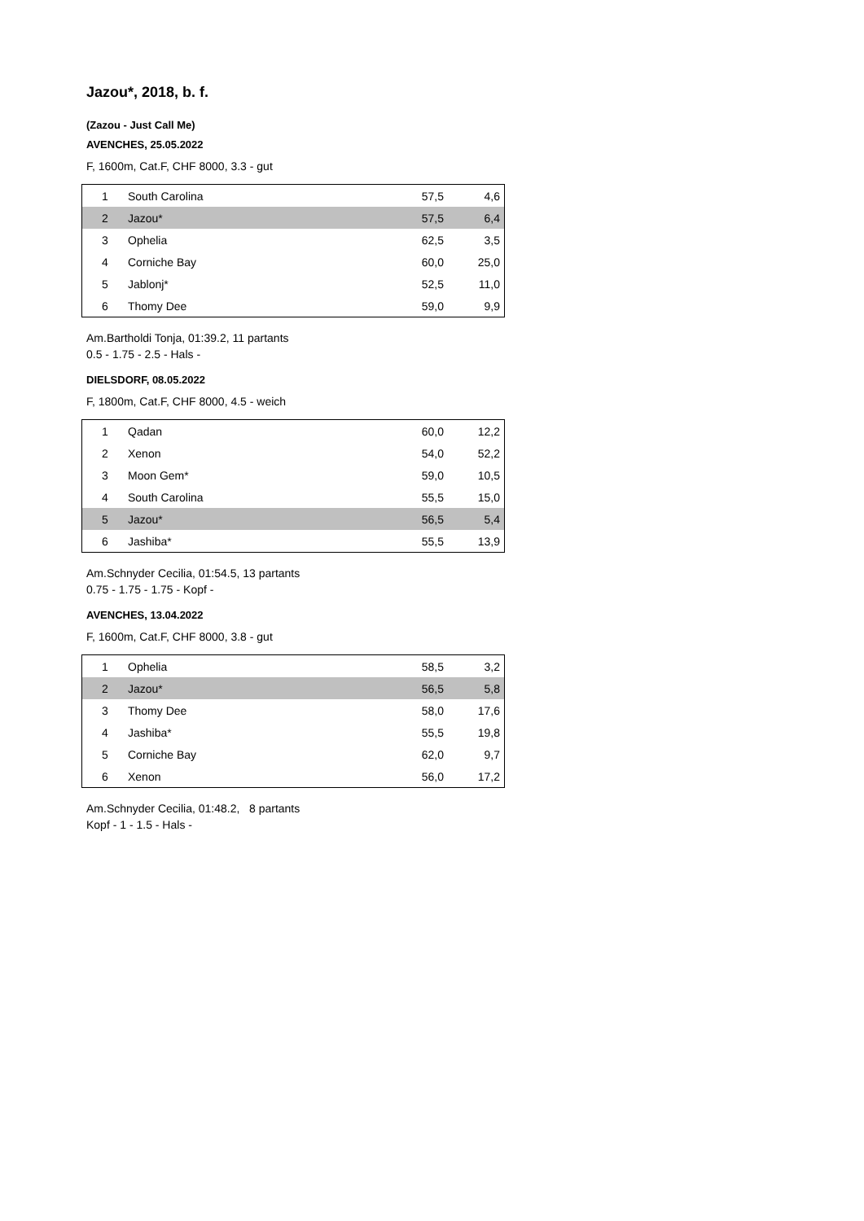Jazou*, 2018, b. f.
(Zazou - Just Call Me)
AVENCHES, 25.05.2022
F, 1600m, Cat.F, CHF 8000, 3.3 - gut
| 1 | South Carolina | 57,5 | 4,6 |
| 2 | Jazou* | 57,5 | 6,4 |
| 3 | Ophelia | 62,5 | 3,5 |
| 4 | Corniche Bay | 60,0 | 25,0 |
| 5 | Jablonj* | 52,5 | 11,0 |
| 6 | Thomy Dee | 59,0 | 9,9 |
Am.Bartholdi Tonja, 01:39.2, 11 partants
0.5 - 1.75 - 2.5 - Hals -
DIELSDORF, 08.05.2022
F, 1800m, Cat.F, CHF 8000, 4.5 - weich
| 1 | Qadan | 60,0 | 12,2 |
| 2 | Xenon | 54,0 | 52,2 |
| 3 | Moon Gem* | 59,0 | 10,5 |
| 4 | South Carolina | 55,5 | 15,0 |
| 5 | Jazou* | 56,5 | 5,4 |
| 6 | Jashiba* | 55,5 | 13,9 |
Am.Schnyder Cecilia, 01:54.5, 13 partants
0.75 - 1.75 - 1.75 - Kopf -
AVENCHES, 13.04.2022
F, 1600m, Cat.F, CHF 8000, 3.8 - gut
| 1 | Ophelia | 58,5 | 3,2 |
| 2 | Jazou* | 56,5 | 5,8 |
| 3 | Thomy Dee | 58,0 | 17,6 |
| 4 | Jashiba* | 55,5 | 19,8 |
| 5 | Corniche Bay | 62,0 | 9,7 |
| 6 | Xenon | 56,0 | 17,2 |
Am.Schnyder Cecilia, 01:48.2, 8 partants
Kopf - 1 - 1.5 - Hals -